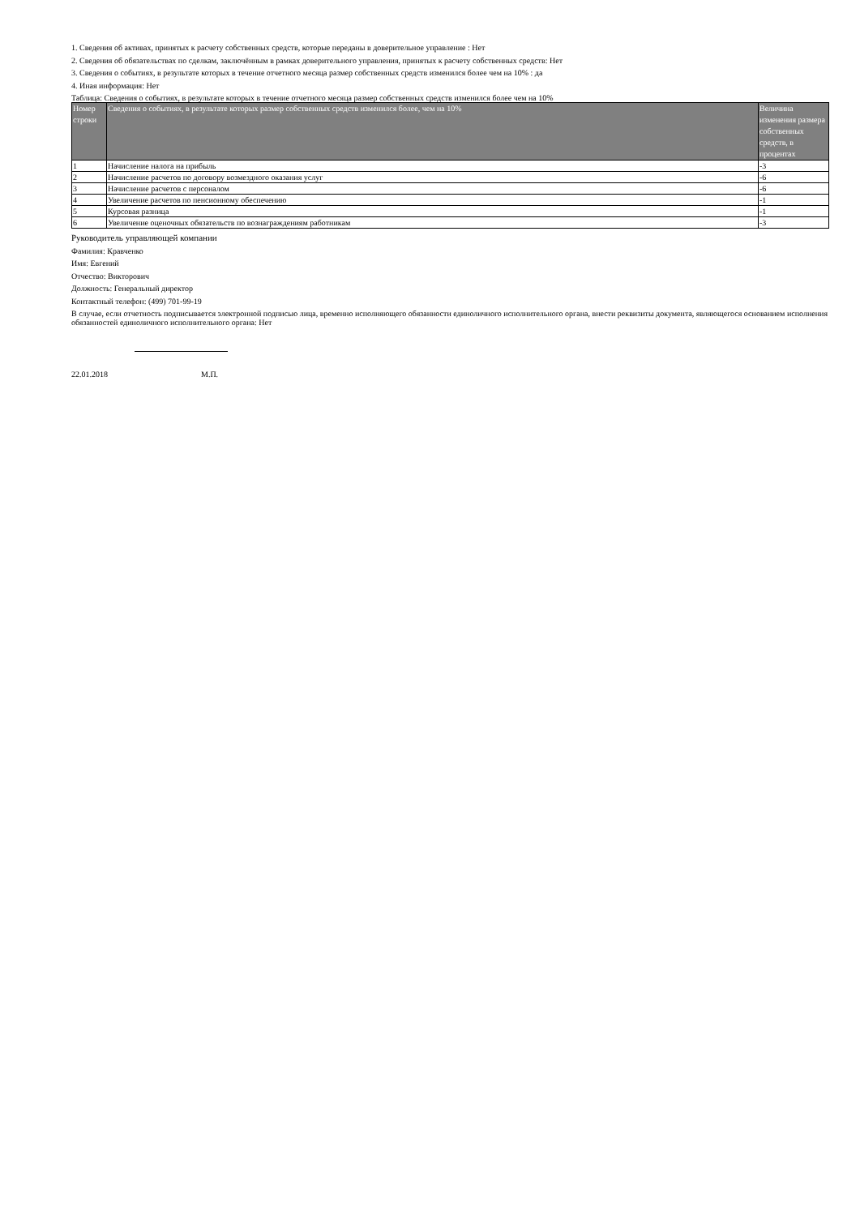1. Сведения об активах, принятых к расчету собственных средств, которые переданы в доверительное управление : Нет
2. Сведения об обязательствах по сделкам, заключённым в рамках доверительного управления, принятых к расчету собственных средств: Нет
3. Сведения о событиях, в результате которых в течение отчетного месяца размер собственных средств изменился более чем на 10% : да
4. Иная информация: Нет
Таблица: Сведения о событиях, в результате которых в течение отчетного месяца размер собственных средств изменился более чем на 10%
| Номер строки | Сведения о событиях, в результате которых размер собственных средств изменился более, чем на 10% | Величина изменения размера собственных средств, в процентах |
| --- | --- | --- |
| 1 | Начисление налога на прибыль | -3 |
| 2 | Начисление расчетов по договору возмездного оказания услуг | -6 |
| 3 | Начисление расчетов с персоналом | -6 |
| 4 | Увеличение расчетов по пенсионному обеспечению | -1 |
| 5 | Курсовая разница | -1 |
| 6 | Увеличение оценочных обязательств по вознаграждениям работникам | -3 |
Руководитель управляющей компании
Фамилия: Кравченко
Имя: Евгений
Отчество: Викторович
Должность: Генеральный директор
Контактный телефон: (499) 701-99-19
В случае, если отчетность подписывается электронной подписью лица, временно исполняющего обязанности единоличного исполнительного органа, внести реквизиты документа, являющегося основанием исполнения обязанностей единоличного исполнительного органа: Нет
22.01.2018 М.П.